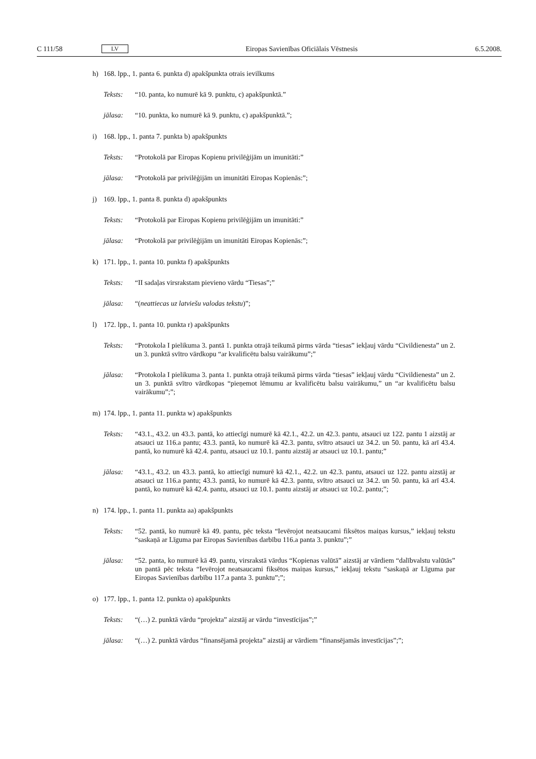C 111/58 LV Eiropas Savienības Oficiālais Vēstnesis 6.5.2008.
h) 168. lpp., 1. panta 6. punkta d) apakšpunkta otrais ievilkums
Teksts: “10. panta, ko numurē kā 9. punktu, c) apakšpunktā.”
jālasa: “10. punkta, ko numurē kā 9. punktu, c) apakšpunktā.”;
i) 168. lpp., 1. panta 7. punkta b) apakšpunkts
Teksts: “Protokolā par Eiropas Kopienu privilēģijām un imunitāti:”
jālasa: “Protokolā par privilēģijām un imunitāti Eiropas Kopienās:”;
j) 169. lpp., 1. panta 8. punkta d) apakšpunkts
Teksts: “Protokolā par Eiropas Kopienu privilēģijām un imunitāti:”
jālasa: “Protokolā par privilēģijām un imunitāti Eiropas Kopienās:”;
k) 171. lpp., 1. panta 10. punkta f) apakšpunkts
Teksts: “II sadaļas virsrakstam pievieno vārdu “Tiesas”;”
jālasa: “(neattiecas uz latviešu valodas tekstu)”;
l) 172. lpp., 1. panta 10. punkta r) apakšpunkts
Teksts: “Protokola I pielikuma 3. pantā 1. punkta otrajā teikumā pirms vārda “tiesas” iekļauj vārdu “Civildienesta” un 2. un 3. punktā svītro vārdkopu “ar kvalificētu balsu vairākumu”;”
jālasa: “Protokola I pielikuma 3. panta 1. punkta otrajā teikumā pirms vārda “tiesas” iekļauj vārdu “Civildienesta” un 2. un 3. punktā svītro vārdkopas “pieņemot lēmumu ar kvalificētu balsu vairākumu,” un “ar kvalificētu balsu vairākumu”;”;
m) 174. lpp., 1. panta 11. punkta w) apakšpunkts
Teksts: “43.1., 43.2. un 43.3. pantā, ko attiecīgi numurē kā 42.1., 42.2. un 42.3. pantu, atsauci uz 122. pantu 1 aizstāj ar atsauci uz 116.a pantu; 43.3. pantā, ko numurē kā 42.3. pantu, svītro atsauci uz 34.2. un 50. pantu, kā arī 43.4. pantā, ko numurē kā 42.4. pantu, atsauci uz 10.1. pantu aizstāj ar atsauci uz 10.1. pantu;”
jālasa: “43.1., 43.2. un 43.3. pantā, ko attiecīgi numurē kā 42.1., 42.2. un 42.3. pantu, atsauci uz 122. pantu aizstāj ar atsauci uz 116.a pantu; 43.3. pantā, ko numurē kā 42.3. pantu, svītro atsauci uz 34.2. un 50. pantu, kā arī 43.4. pantā, ko numurē kā 42.4. pantu, atsauci uz 10.1. pantu aizstāj ar atsauci uz 10.2. pantu;”;
n) 174. lpp., 1. panta 11. punkta aa) apakšpunkts
Teksts: “52. pantā, ko numurē kā 49. pantu, pēc teksta “Ievērojot neatsaucami fiksētos maiņas kursus,” iekļauj tekstu “saskaņā ar Līguma par Eiropas Savienības darbību 116.a panta 3. punktu”;”
jālasa: “52. panta, ko numurē kā 49. pantu, virsrakstā vārdus “Kopienas valūtā” aizstāj ar vārdiem “dalībvalstu valūtās” un pantā pēc teksta “Ievērojot neatsaucami fiksētos maiņas kursus,” iekļauj tekstu “saskaņā ar Līguma par Eiropas Savienības darbību 117.a panta 3. punktu”;”;
o) 177. lpp., 1. panta 12. punkta o) apakšpunkts
Teksts: “(…) 2. punktā vārdu “projekta” aizstāj ar vārdu “investīcijas”;”
jālasa: “(…) 2. punktā vārdus “finansējamā projekta” aizstāj ar vārdiem “finansējamās investīcijas”;”;